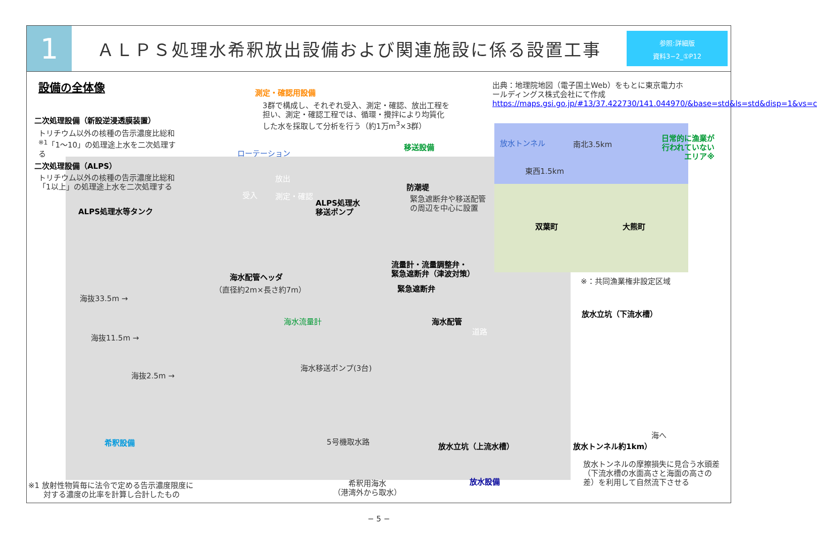1
ＡＬＰＳ処理水希釈放出設備および関連施設に係る設置工事
参照:詳細版
資料3−2_①P12
設備の全体像 測定・確認用設備
3群で構成し、それぞれ受入、測定・確認、放出工程を担い、測定・確認工程では、循環・攪拌により均質化した水を採取して分析を行う（約1万m<sup>3</sup>×3群）
出典：地理院地図（電子国土Web）をもとに東京電力ホールディングス株式会社にて作成
https://maps.gsi.go.jp/#13/37.422730/141.044970/&base=std&ls=std&disp=1&vs=c
二次処理設備（新設逆浸透膜装置）
トリチウム以外の核種の告示濃度比総和<sup>※1</sup>「1〜10」の処理途上水を二次処理する
二次処理設備（ALPS）
トリチウム以外の核種の告示濃度比総和「1以上」の処理途上水を二次処理する
ALPS処理水等タンク
ローテーション
受入
放出
測定・確認
移送設備
ALPS処理水
移送ポンプ
防潮堤
緊急遮断弁や移送配管の周辺を中心に設置
放水トンネル 南北3.5km
東西1.5km
日常的に漁業が
行われていない
エリア※
双葉町 大熊町
※：共同漁業権非設定区域
流量計・流量調整弁・
緊急遮断弁（津波対策）
海水配管ヘッダ
（直径約2m×長さ約7m） 緊急遮断弁
海抜33.5m →
海抜11.5m →
海抜2.5m →
海水流量計 海水配管
道路
放水立坑（下流水槽）
海水移送ポンプ(3台)
希釈設備 5号機取水路
放水立坑（上流水槽） 放水トンネル約1km）
海へ
放水トンネルの摩擦損失に見合う水頭差（下流水槽の水面高さと海面の高さの差）を利用して自然流下させる
放水設備
希釈用海水
（港湾外から取水）
※1 放射性物質毎に法令で定める告示濃度限度に
　　対する濃度の比率を計算し合計したもの
− 5 −